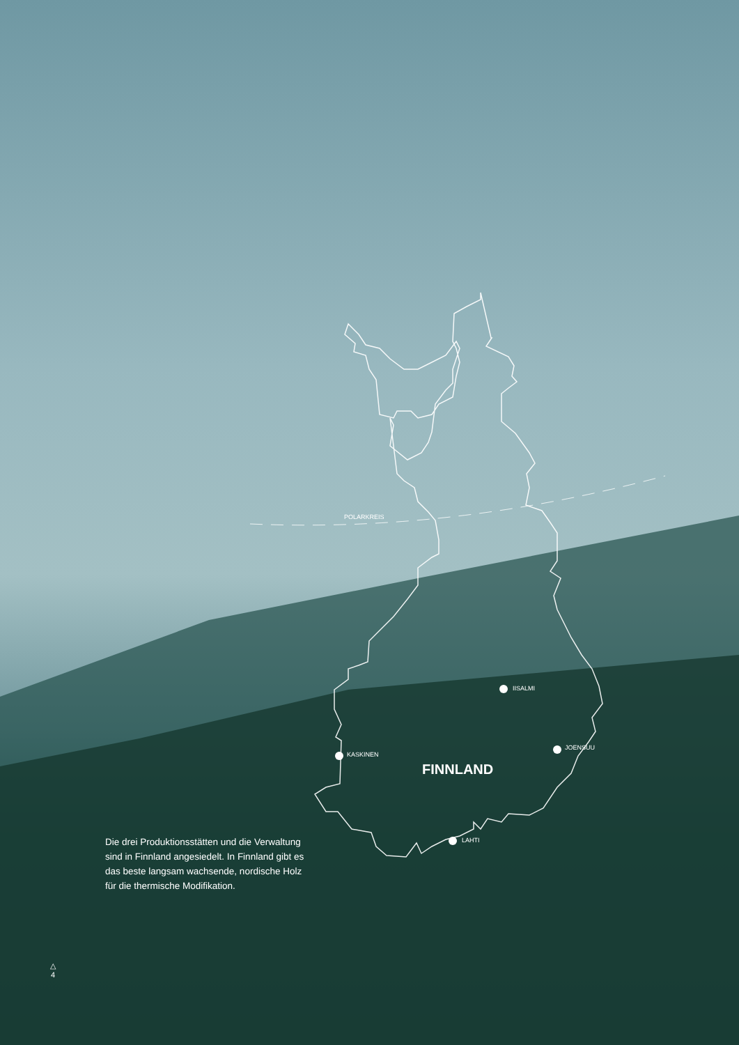POLARKREIS
IISALMI
JOENSUU
KASKINEN
FINNLAND
LAHTI
Die drei Produktionsstätten und die Verwaltung sind in Finnland angesiedelt. In Finnland gibt es das beste langsam wachsende, nordische Holz für die thermische Modifikation.
△
4